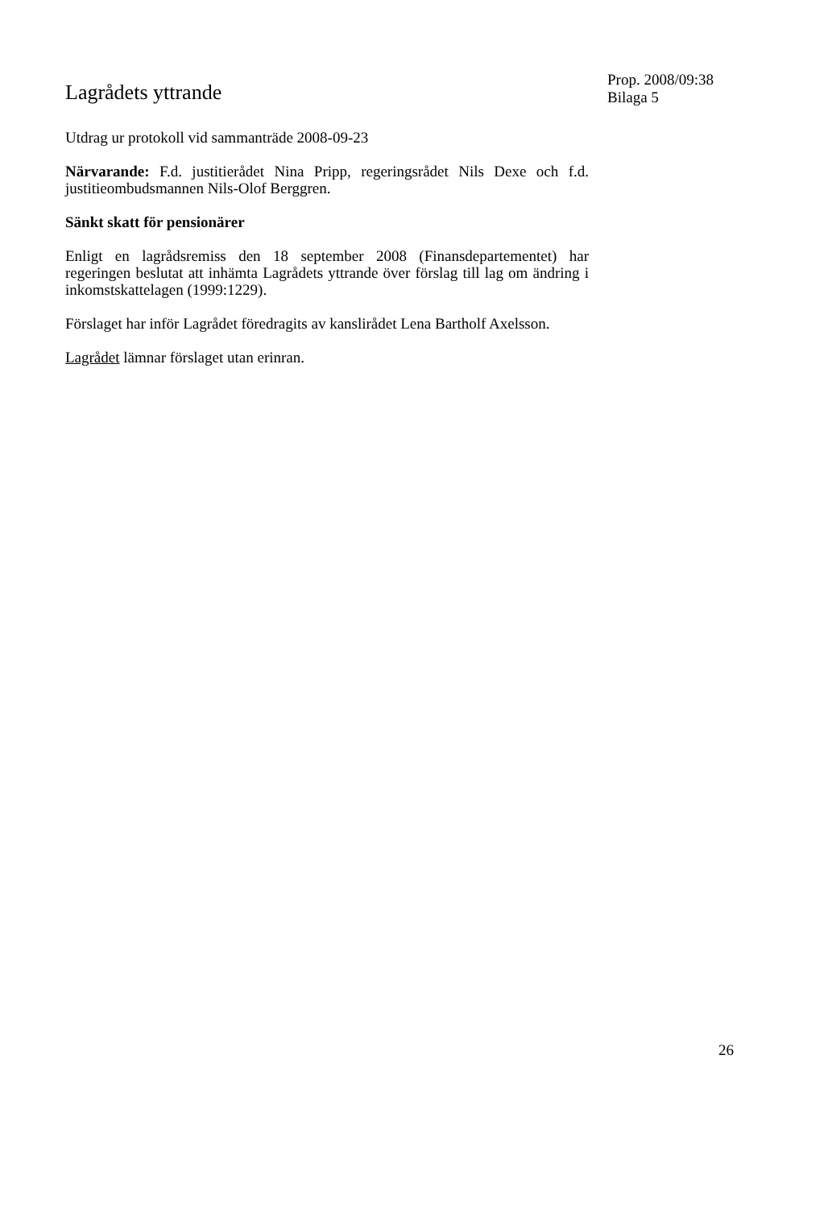Lagrådets yttrande
Utdrag ur protokoll vid sammanträde 2008-09-23
Närvarande: F.d. justitierådet Nina Pripp, regeringsrådet Nils Dexe och f.d. justitieombudsmannen Nils-Olof Berggren.
Sänkt skatt för pensionärer
Enligt en lagrådsremiss den 18 september 2008 (Finansdepartementet) har regeringen beslutat att inhämta Lagrådets yttrande över förslag till lag om ändring i inkomstskattelagen (1999:1229).
Förslaget har inför Lagrådet föredragits av kanslirådet Lena Bartholf Axelsson.
Lagrådet lämnar förslaget utan erinran.
Prop. 2008/09:38
Bilaga 5
26